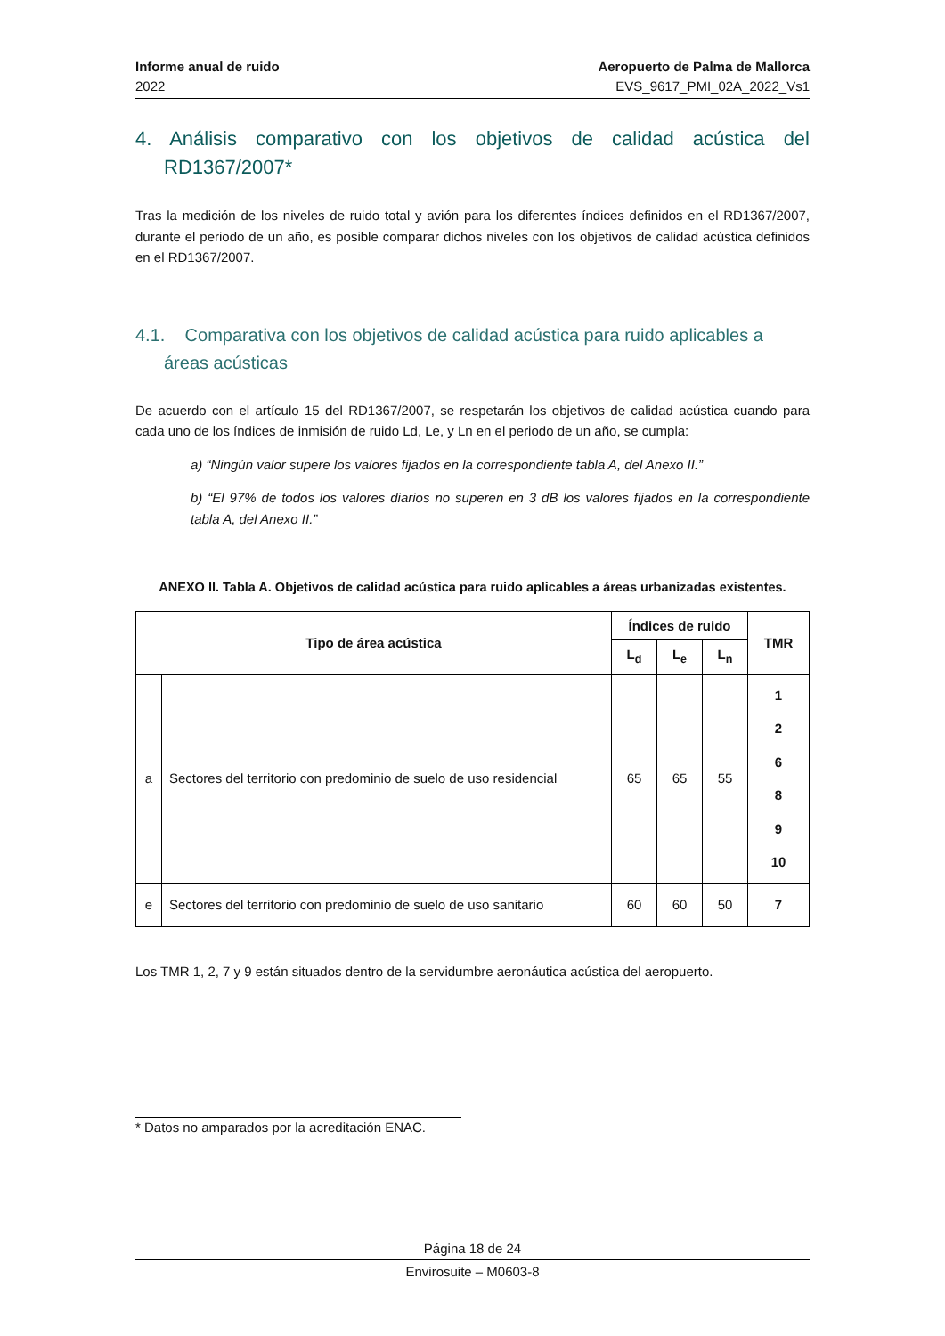Informe anual de ruido
2022
Aeropuerto de Palma de Mallorca
EVS_9617_PMI_02A_2022_Vs1
4. Análisis comparativo con los objetivos de calidad acústica del RD1367/2007*
Tras la medición de los niveles de ruido total y avión para los diferentes índices definidos en el RD1367/2007, durante el periodo de un año, es posible comparar dichos niveles con los objetivos de calidad acústica definidos en el RD1367/2007.
4.1. Comparativa con los objetivos de calidad acústica para ruido aplicables a áreas acústicas
De acuerdo con el artículo 15 del RD1367/2007, se respetarán los objetivos de calidad acústica cuando para cada uno de los índices de inmisión de ruido Ld, Le, y Ln en el periodo de un año, se cumpla:
a) “Ningún valor supere los valores fijados en la correspondiente tabla A, del Anexo II.”
b) “El 97% de todos los valores diarios no superen en 3 dB los valores fijados en la correspondiente tabla A, del Anexo II.”
ANEXO II. Tabla A. Objetivos de calidad acústica para ruido aplicables a áreas urbanizadas existentes.
| Tipo de área acústica | | Índices de ruido | | | TMR |
| --- | --- | --- | --- | --- | --- |
| | | L<sub>d</sub> | L<sub>e</sub> | L<sub>n</sub> | |
| a | Sectores del territorio con predominio de suelo de uso residencial | 65 | 65 | 55 | 1 2 6 8 9 10 |
| e | Sectores del territorio con predominio de suelo de uso sanitario | 60 | 60 | 50 | 7 |
Los TMR 1, 2, 7 y 9 están situados dentro de la servidumbre aeronáutica acústica del aeropuerto.
* Datos no amparados por la acreditación ENAC.
Página 18 de 24
Envirosuite – M0603-8